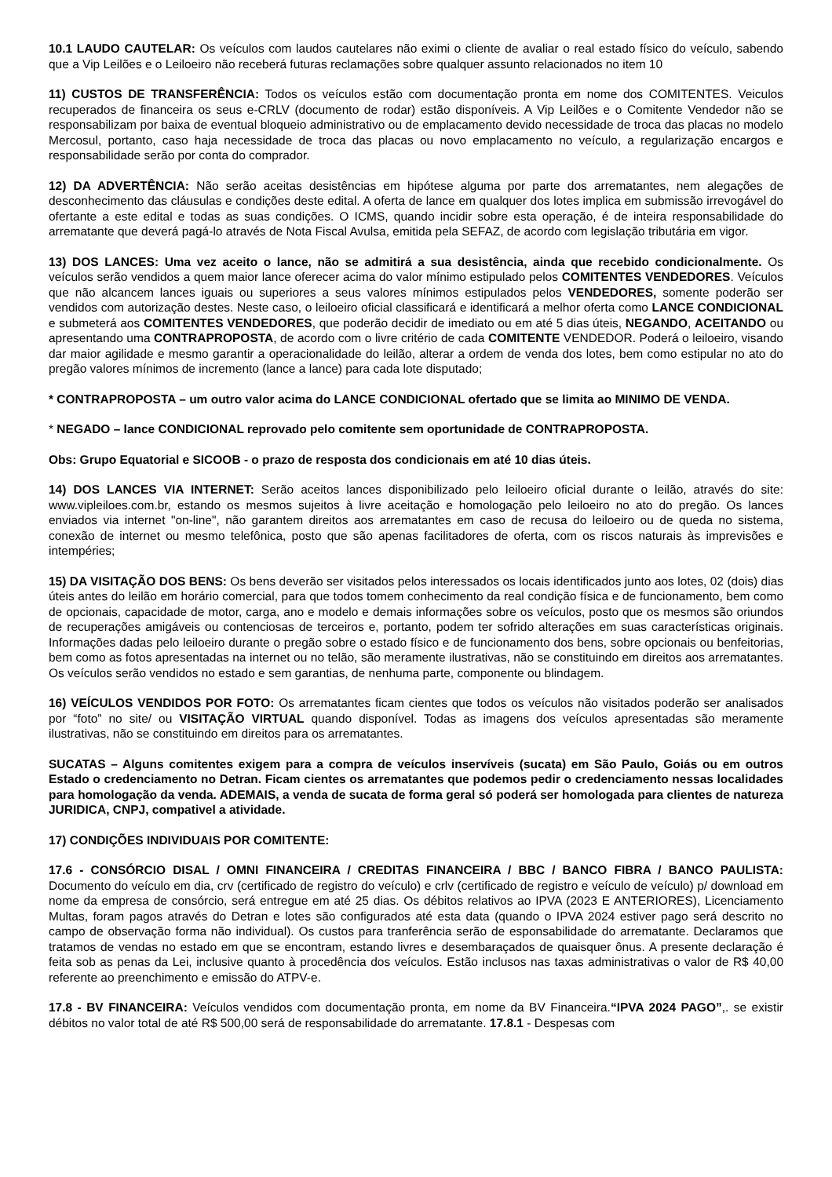10.1 LAUDO CAUTELAR: Os veículos com laudos cautelares não eximi o cliente de avaliar o real estado físico do veículo, sabendo que a Vip Leilões e o Leiloeiro não receberá futuras reclamações sobre qualquer assunto relacionados no item 10
11) CUSTOS DE TRANSFERÊNCIA: Todos os veículos estão com documentação pronta em nome dos COMITENTES. Veiculos recuperados de financeira os seus e-CRLV (documento de rodar) estão disponíveis. A Vip Leilões e o Comitente Vendedor não se responsabilizam por baixa de eventual bloqueio administrativo ou de emplacamento devido necessidade de troca das placas no modelo Mercosul, portanto, caso haja necessidade de troca das placas ou novo emplacamento no veículo, a regularização encargos e responsabilidade serão por conta do comprador.
12) DA ADVERTÊNCIA: Não serão aceitas desistências em hipótese alguma por parte dos arrematantes, nem alegações de desconhecimento das cláusulas e condições deste edital. A oferta de lance em qualquer dos lotes implica em submissão irrevogável do ofertante a este edital e todas as suas condições. O ICMS, quando incidir sobre esta operação, é de inteira responsabilidade do arrematante que deverá pagá-lo através de Nota Fiscal Avulsa, emitida pela SEFAZ, de acordo com legislação tributária em vigor.
13) DOS LANCES: Uma vez aceito o lance, não se admitirá a sua desistência, ainda que recebido condicionalmente. Os veículos serão vendidos a quem maior lance oferecer acima do valor mínimo estipulado pelos COMITENTES VENDEDORES. Veículos que não alcancem lances iguais ou superiores a seus valores mínimos estipulados pelos VENDEDORES, somente poderão ser vendidos com autorização destes. Neste caso, o leiloeiro oficial classificará e identificará a melhor oferta como LANCE CONDICIONAL e submeterá aos COMITENTES VENDEDORES, que poderão decidir de imediato ou em até 5 dias úteis, NEGANDO, ACEITANDO ou apresentando uma CONTRAPROPOSTA, de acordo com o livre critério de cada COMITENTE VENDEDOR. Poderá o leiloeiro, visando dar maior agilidade e mesmo garantir a operacionalidade do leilão, alterar a ordem de venda dos lotes, bem como estipular no ato do pregão valores mínimos de incremento (lance a lance) para cada lote disputado;
* CONTRAPROPOSTA – um outro valor acima do LANCE CONDICIONAL ofertado que se limita ao MINIMO DE VENDA.
* NEGADO – lance CONDICIONAL reprovado pelo comitente sem oportunidade de CONTRAPROPOSTA.
Obs: Grupo Equatorial e SICOOB - o prazo de resposta dos condicionais em até 10 dias úteis.
14) DOS LANCES VIA INTERNET: Serão aceitos lances disponibilizado pelo leiloeiro oficial durante o leilão, através do site: www.vipleiloes.com.br, estando os mesmos sujeitos à livre aceitação e homologação pelo leiloeiro no ato do pregão. Os lances enviados via internet "on-line", não garantem direitos aos arrematantes em caso de recusa do leiloeiro ou de queda no sistema, conexão de internet ou mesmo telefônica, posto que são apenas facilitadores de oferta, com os riscos naturais às imprevisões e intempéries;
15) DA VISITAÇÃO DOS BENS: Os bens deverão ser visitados pelos interessados os locais identificados junto aos lotes, 02 (dois) dias úteis antes do leilão em horário comercial, para que todos tomem conhecimento da real condição física e de funcionamento, bem como de opcionais, capacidade de motor, carga, ano e modelo e demais informações sobre os veículos, posto que os mesmos são oriundos de recuperações amigáveis ou contenciosas de terceiros e, portanto, podem ter sofrido alterações em suas características originais. Informações dadas pelo leiloeiro durante o pregão sobre o estado físico e de funcionamento dos bens, sobre opcionais ou benfeitorias, bem como as fotos apresentadas na internet ou no telão, são meramente ilustrativas, não se constituindo em direitos aos arrematantes. Os veículos serão vendidos no estado e sem garantias, de nenhuma parte, componente ou blindagem.
16) VEÍCULOS VENDIDOS POR FOTO: Os arrematantes ficam cientes que todos os veículos não visitados poderão ser analisados por “foto” no site/ ou VISITAÇÃO VIRTUAL quando disponível. Todas as imagens dos veículos apresentadas são meramente ilustrativas, não se constituindo em direitos para os arrematantes.
SUCATAS – Alguns comitentes exigem para a compra de veículos inservíveis (sucata) em São Paulo, Goiás ou em outros Estado o credenciamento no Detran. Ficam cientes os arrematantes que podemos pedir o credenciamento nessas localidades para homologação da venda. ADEMAIS, a venda de sucata de forma geral só poderá ser homologada para clientes de natureza JURIDICA, CNPJ, compativel a atividade.
17) CONDIÇÕES INDIVIDUAIS POR COMITENTE:
17.6 - CONSÓRCIO DISAL / OMNI FINANCEIRA / CREDITAS FINANCEIRA / BBC / BANCO FIBRA / BANCO PAULISTA: Documento do veículo em dia, crv (certificado de registro do veículo) e crlv (certificado de registro e veículo de veículo) p/ download em nome da empresa de consórcio, será entregue em até 25 dias. Os débitos relativos ao IPVA (2023 E ANTERIORES), Licenciamento Multas, foram pagos através do Detran e lotes são configurados até esta data (quando o IPVA 2024 estiver pago será descrito no campo de observação forma não individual). Os custos para tranferência serão de esponsabilidade do arrematante. Declaramos que tratamos de vendas no estado em que se encontram, estando livres e desembaraçados de quaisquer ônus. A presente declaração é feita sob as penas da Lei, inclusive quanto à procedência dos veículos. Estão inclusos nas taxas administrativas o valor de R$ 40,00 referente ao preenchimento e emissão do ATPV-e.
17.8 - BV FINANCEIRA: Veículos vendidos com documentação pronta, em nome da BV Financeira.“IPVA 2024 PAGO”,. se existir débitos no valor total de até R$ 500,00 será de responsabilidade do arrematante. 17.8.1 - Despesas com